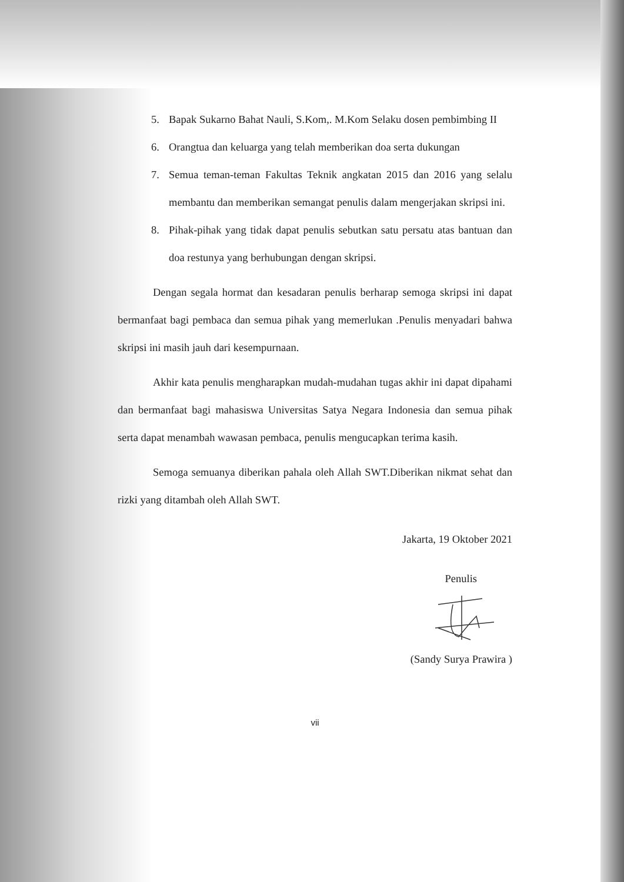5. Bapak Sukarno Bahat Nauli, S.Kom,. M.Kom Selaku dosen pembimbing II
6. Orangtua dan keluarga yang telah memberikan doa serta dukungan
7. Semua teman-teman Fakultas Teknik angkatan 2015 dan 2016 yang selalu membantu dan memberikan semangat penulis dalam mengerjakan skripsi ini.
8. Pihak-pihak yang tidak dapat penulis sebutkan satu persatu atas bantuan dan doa restunya yang berhubungan dengan skripsi.
Dengan segala hormat dan kesadaran penulis berharap semoga skripsi ini dapat bermanfaat bagi pembaca dan semua pihak yang memerlukan .Penulis menyadari bahwa skripsi ini masih jauh dari kesempurnaan.
Akhir kata penulis mengharapkan mudah-mudahan tugas akhir ini dapat dipahami dan bermanfaat bagi mahasiswa Universitas Satya Negara Indonesia dan semua pihak serta dapat menambah wawasan pembaca, penulis mengucapkan terima kasih.
Semoga semuanya diberikan pahala oleh Allah SWT.Diberikan nikmat sehat dan rizki yang ditambah oleh Allah SWT.
Jakarta, 19 Oktober 2021
Penulis
(Sandy Surya Prawira )
vii